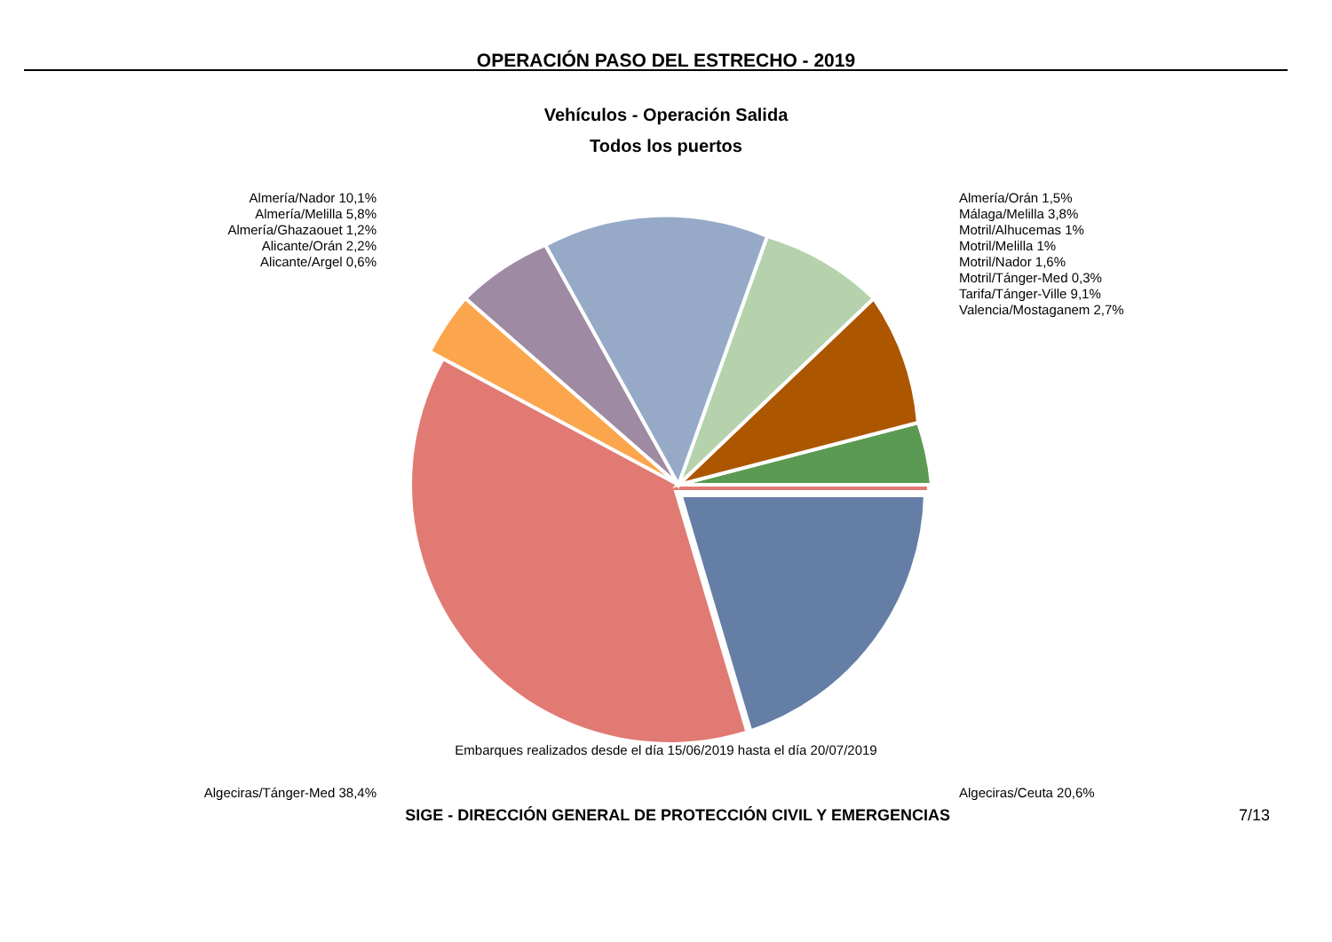OPERACIÓN PASO DEL ESTRECHO - 2019
Vehículos - Operación Salida
Todos los puertos
Almería/Nador 10,1%
Almería/Melilla 5,8%
Almería/Ghazaouet 1,2%
Alicante/Orán 2,2%
Alicante/Argel 0,6%
Algeciras/Tánger-Med 38,4%
Almería/Orán 1,5%
Málaga/Melilla 3,8%
Motril/Alhucemas 1%
Motril/Melilla 1%
Motril/Nador 1,6%
Motril/Tánger-Med 0,3%
Tarifa/Tánger-Ville 9,1%
Valencia/Mostaganem 2,7%
Algeciras/Ceuta 20,6%
Embarques realizados desde el día 15/06/2019 hasta el día 20/07/2019
SIGE - DIRECCIÓN GENERAL DE PROTECCIÓN CIVIL Y EMERGENCIAS 7/13